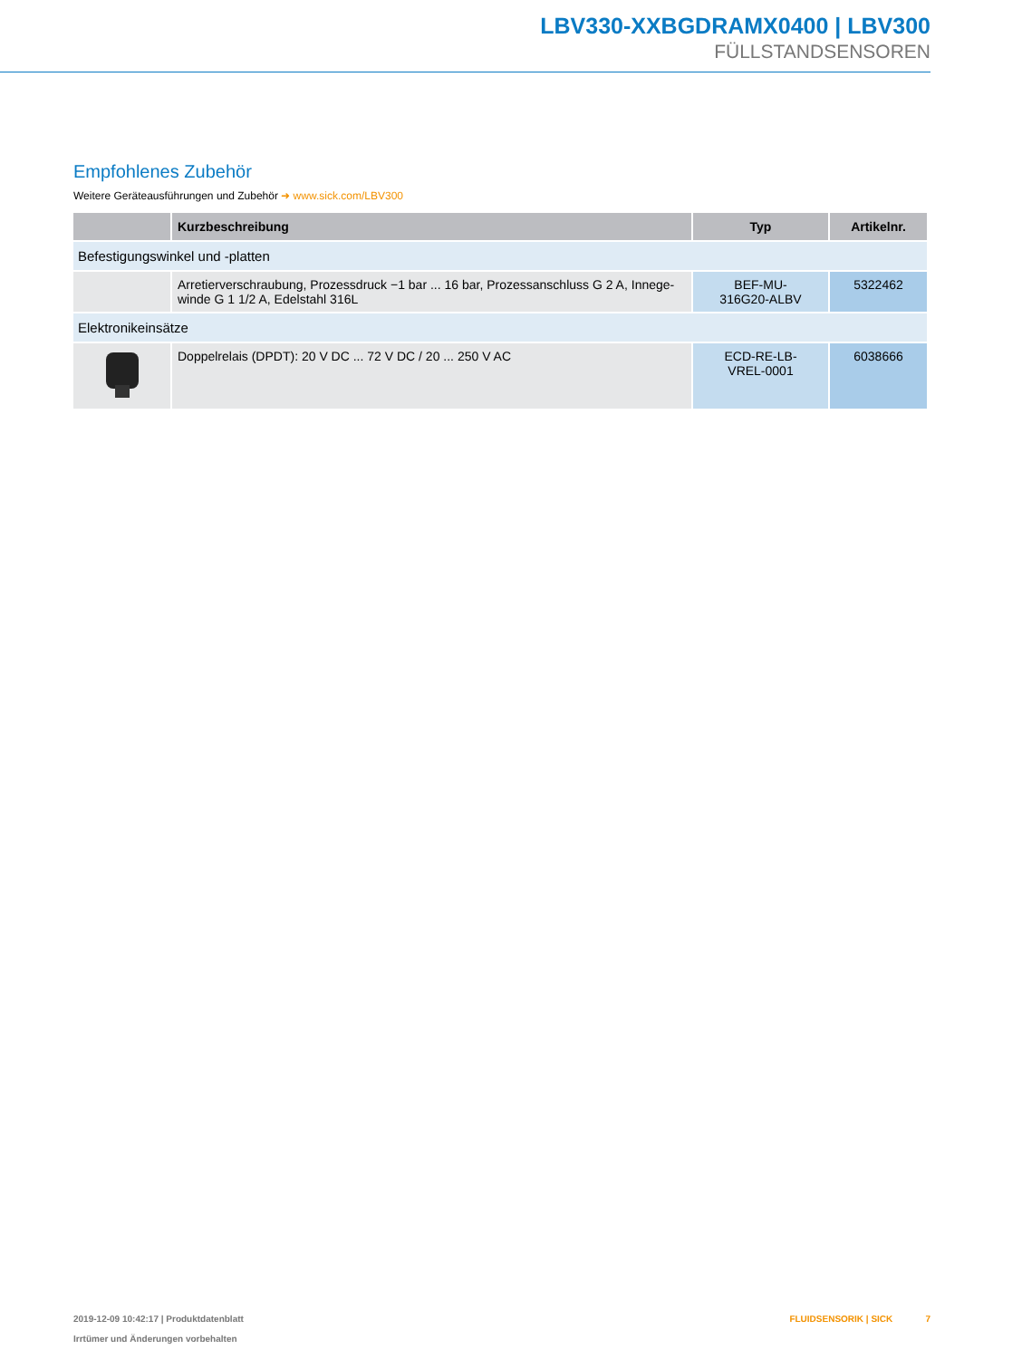LBV330-XXBGDRAMX0400 | LBV300
FÜLLSTANDSENSOREN
Empfohlenes Zubehör
Weitere Geräteausführungen und Zubehör ➜ www.sick.com/LBV300
| | Kurzbeschreibung | Typ | Artikelnr. |
| --- | --- | --- | --- |
| Befestigungswinkel und -platten | | | |
| | Arretierverschraubung, Prozessdruck −1 bar ... 16 bar, Prozessanschluss G 2 A, Innege­winde G 1 1/2 A, Edelstahl 316L | BEF-MU- 316G20-ALBV | 5322462 |
| Elektronikeinsätze | | | |
| | Doppelrelais (DPDT): 20 V DC ... 72 V DC / 20 ... 250 V AC | ECD-RE-LB- VREL-0001 | 6038666 |
2019-12-09 10:42:17 | Produktdatenblatt
Irrtümer und Änderungen vorbehalten
FLUIDSENSORIK | SICK 7